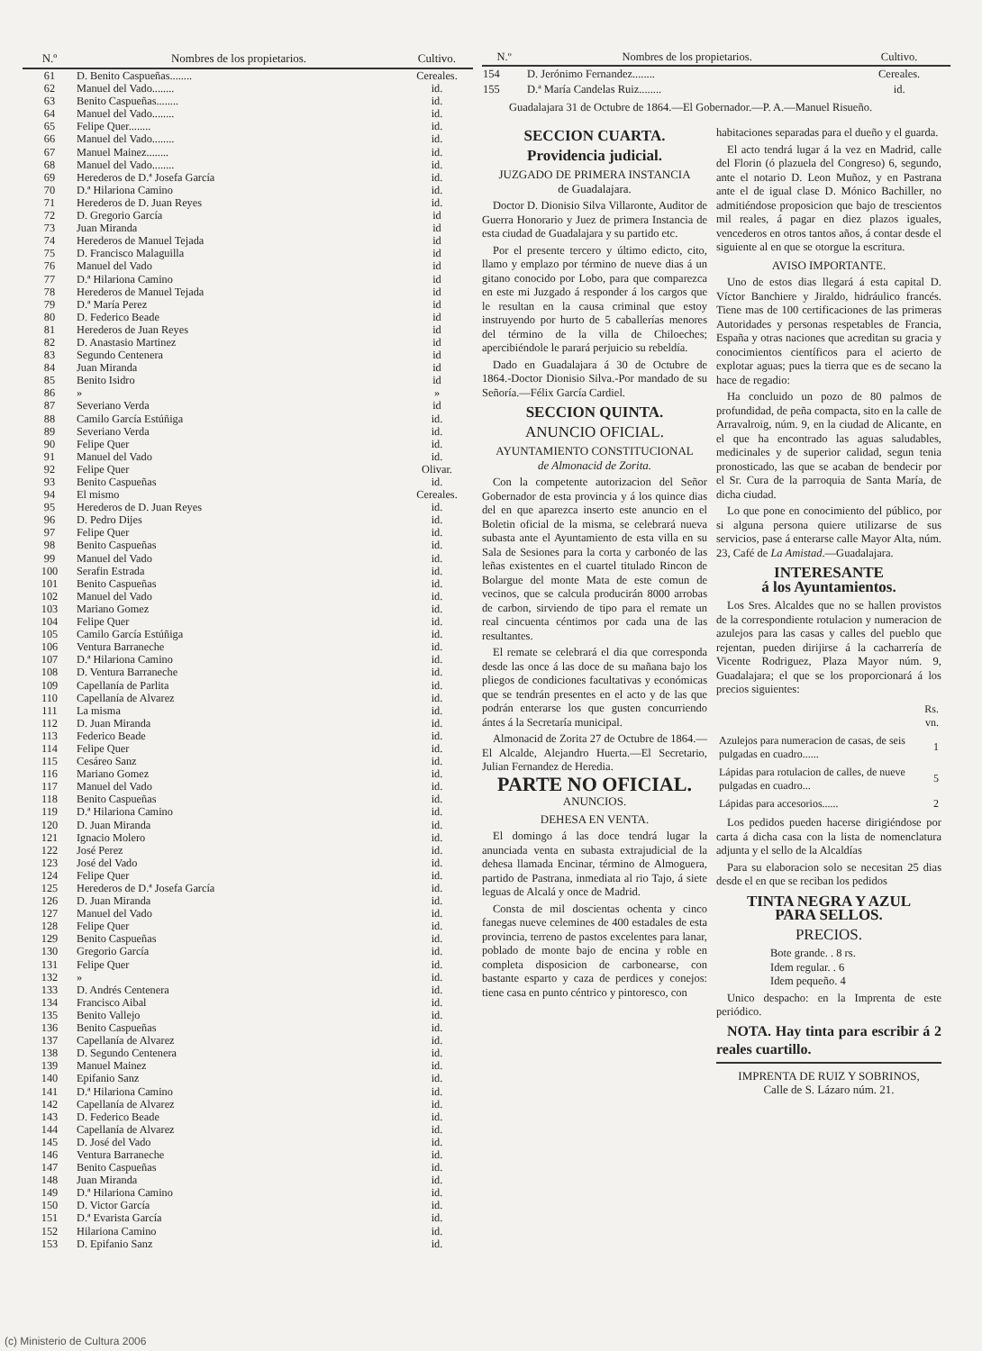| N.º | Nombres de los propietarios. | Cultivo. |
| --- | --- | --- |
| 61 | D. Benito Caspueñas........ | Cereales. |
| 62 | Manuel del Vado........ | id. |
| 63 | Benito Caspueñas........ | id. |
| 64 | Manuel del Vado........ | id. |
| 65 | Felipe Quer........ | id. |
| 66 | Manuel del Vado........ | id. |
| 67 | Manuel Mainez........ | id. |
| 68 | Manuel del Vado........ | id. |
| 69 | Herederos de D.ª Josefa García | id. |
| 70 | D.ª Hilariona Camino | id. |
| 71 | Herederos de D. Juan Reyes | id. |
| 72 | D. Gregorio García | id |
| 73 | Juan Miranda | id |
| 74 | Herederos de Manuel Tejada | id |
| 75 | D. Francisco Malaguilla | id |
| 76 | Manuel del Vado | id |
| 77 | D.ª Hilariona Camino | id |
| 78 | Herederos de Manuel Tejada | id |
| 79 | D.ª María Perez | id |
| 80 | D. Federico Beade | id |
| 81 | Herederos de Juan Reyes | id |
| 82 | D. Anastasio Martinez | id |
| 83 | Segundo Centenera | id |
| 84 | Juan Miranda | id |
| 85 | Benito Isidro | id |
| 86 | » | » |
| 87 | Severiano Verda | id |
| 88 | Camilo García Estúñiga | id. |
| 89 | Severiano Verda | id. |
| 90 | Felipe Quer | id. |
| 91 | Manuel del Vado | id. |
| 92 | Felipe Quer | Olivar. |
| 93 | Benito Caspueñas | id. |
| 94 | El mismo | Cereales. |
| 95 | Herederos de D. Juan Reyes | id. |
| 96 | D. Pedro Dijes | id. |
| 97 | Felipe Quer | id. |
| 98 | Benito Caspueñas | id. |
| 99 | Manuel del Vado | id. |
| 100 | Serafin Estrada | id. |
| 101 | Benito Caspueñas | id. |
| 102 | Manuel del Vado | id. |
| 103 | Mariano Gomez | id. |
| 104 | Felipe Quer | id. |
| 105 | Camilo García Estúñiga | id. |
| 106 | Ventura Barraneche | id. |
| 107 | D.ª Hilariona Camino | id. |
| 108 | D. Ventura Barraneche | id. |
| 109 | Capellanía de Parlita | id. |
| 110 | Capellanía de Alvarez | id. |
| 111 | La misma | id. |
| 112 | D. Juan Miranda | id. |
| 113 | Federico Beade | id. |
| 114 | Felipe Quer | id. |
| 115 | Cesáreo Sanz | id. |
| 116 | Mariano Gomez | id. |
| 117 | Manuel del Vado | id. |
| 118 | Benito Caspueñas | id. |
| 119 | D.ª Hilariona Camino | id. |
| 120 | D. Juan Miranda | id. |
| 121 | Ignacio Molero | id. |
| 122 | José Perez | id. |
| 123 | José del Vado | id. |
| 124 | Felipe Quer | id. |
| 125 | Herederos de D.ª Josefa García | id. |
| 126 | D. Juan Miranda | id. |
| 127 | Manuel del Vado | id. |
| 128 | Felipe Quer | id. |
| 129 | Benito Caspueñas | id. |
| 130 | Gregorio García | id. |
| 131 | Felipe Quer | id. |
| 132 | » | id. |
| 133 | D. Andrés Centenera | id. |
| 134 | Francisco Aibal | id. |
| 135 | Benito Vallejo | id. |
| 136 | Benito Caspueñas | id. |
| 137 | Capellanía de Alvarez | id. |
| 138 | D. Segundo Centenera | id. |
| 139 | Manuel Mainez | id. |
| 140 | Epifanio Sanz | id. |
| 141 | D.ª Hilariona Camino | id. |
| 142 | Capellanía de Alvarez | id. |
| 143 | D. Federico Beade | id. |
| 144 | Capellanía de Alvarez | id. |
| 145 | D. José del Vado | id. |
| 146 | Ventura Barraneche | id. |
| 147 | Benito Caspueñas | id. |
| 148 | Juan Miranda | id. |
| 149 | D.ª Hilariona Camino | id. |
| 150 | D. Victor García | id. |
| 151 | D.ª Evarista García | id. |
| 152 | Hilariona Camino | id. |
| 153 | D. Epifanio Sanz | id. |
| N.º | Nombres de los propietarios. | Cultivo. |
| --- | --- | --- |
| 154 | D. Jerónimo Fernandez........ | Cereales. |
| 155 | D.ª María Candelas Ruiz........ | id. |
Guadalajara 31 de Octubre de 1864.—El Gobernador.—P. A.—Manuel Risueño.
SECCION CUARTA.
Providencia judicial.
JUZGADO DE PRIMERA INSTANCIA
de Guadalajara.
Doctor D. Dionisio Silva Villaronte, Auditor de Guerra Honorario y Juez de primera Instancia de esta ciudad de Guadalajara y su partido etc.
Por el presente tercero y último edicto, cito, llamo y emplazo por término de nueve dias á un gitano conocido por Lobo, para que comparezca en este mi Juzgado á responder á los cargos que le resultan en la causa criminal que estoy instruyendo por hurto de 5 caballerías menores del término de la villa de Chiloeches; apercibiéndole le parará perjuicio su rebeldía.
Dado en Guadalajara á 30 de Octubre de 1864.-Doctor Dionisio Silva.-Por mandado de su Señoría.—Félix García Cardiel.
SECCION QUINTA.
ANUNCIO OFICIAL.
AYUNTAMIENTO CONSTITUCIONAL
de Almonacid de Zorita.
Con la competente autorizacion del Señor Gobernador de esta provincia y á los quince dias del en que aparezca inserto este anuncio en el Boletin oficial de la misma, se celebrará nueva subasta ante el Ayuntamiento de esta villa en su Sala de Sesiones para la corta y carbonéo de las leñas existentes en el cuartel titulado Rincon de Bolargue del monte Mata de este comun de vecinos, que se calcula producirán 8000 arrobas de carbon, sirviendo de tipo para el remate un real cincuenta céntimos por cada una de las resultantes.
El remate se celebrará el dia que corresponda desde las once á las doce de su mañana bajo los pliegos de condiciones facultativas y económicas que se tendrán presentes en el acto y de las que podrán enterarse los que gusten concurriendo ántes á la Secretaría municipal.
Almonacid de Zorita 27 de Octubre de 1864.—El Alcalde, Alejandro Huerta.—El Secretario, Julian Fernandez de Heredia.
PARTE NO OFICIAL.
ANUNCIOS.
DEHESA EN VENTA.
El domingo á las doce tendrá lugar la anunciada venta en subasta extrajudicial de la dehesa llamada Encinar, término de Almoguera, partido de Pastrana, inmediata al rio Tajo, á siete leguas de Alcalá y once de Madrid.
Consta de mil doscientas ochenta y cinco fanegas nueve celemines de 400 estadales de esta provincia, terreno de pastos excelentes para lanar, poblado de monte bajo de encina y roble en completa disposicion de carbonearse, con bastante esparto y caza de perdices y conejos: tiene casa en punto céntrico y pintoresco, con
habitaciones separadas para el dueño y el guarda.
El acto tendrá lugar á la vez en Madrid, calle del Florin (ó plazuela del Congreso) 6, segundo, ante el notario D. Leon Muñoz, y en Pastrana ante el de igual clase D. Mónico Bachiller, no admitiéndose proposicion que bajo de trescientos mil reales, á pagar en diez plazos iguales, vencederos en otros tantos años, á contar desde el siguiente al en que se otorgue la escritura.
AVISO IMPORTANTE.
Uno de estos dias llegará á esta capital D. Víctor Banchiere y Jiraldo, hidráulico francés. Tiene mas de 100 certificaciones de las primeras Autoridades y personas respetables de Francia, España y otras naciones que acreditan su gracia y conocimientos científicos para el acierto de explotar aguas; pues la tierra que es de secano la hace de regadio:
Ha concluido un pozo de 80 palmos de profundidad, de peña compacta, sito en la calle de Arravalroig, núm. 9, en la ciudad de Alicante, en el que ha encontrado las aguas saludables, medicinales y de superior calidad, segun tenia pronosticado, las que se acaban de bendecir por el Sr. Cura de la parroquia de Santa María, de dicha ciudad.
Lo que pone en conocimiento del público, por si alguna persona quiere utilizarse de sus servicios, pase á enterarse calle Mayor Alta, núm. 23, Café de La Amistad.—Guadalajara.
INTERESANTE
á los Ayuntamientos.
Los Sres. Alcaldes que no se hallen provistos de la correspondiente rotulacion y numeracion de azulejos para las casas y calles del pueblo que rejentan, pueden dirijirse á la cacharrería de Vicente Rodriguez, Plaza Mayor núm. 9, Guadalajara; el que se los proporcionará á los precios siguientes:
| | Rs. vn. |
| Azulejos para numeracion de casas, de seis pulgadas en cuadro...... | 1 |
| Lápidas para rotulacion de calles, de nueve pulgadas en cuadro... | 5 |
| Lápidas para accesorios...... | 2 |
Los pedidos pueden hacerse dirigiéndose por carta á dicha casa con la lista de nomenclatura adjunta y el sello de la Alcaldías
Para su elaboracion solo se necesitan 25 dias desde el en que se reciban los pedidos
TINTA NEGRA Y AZUL
PARA SELLOS.
PRECIOS.
Bote grande. . 8 rs.
Idem regular. . 6
Idem pequeño. 4
Unico despacho: en la Imprenta de este periódico.
NOTA. Hay tinta para escribir á 2 reales cuartillo.
IMPRENTA DE RUIZ Y SOBRINOS,
Calle de S. Lázaro núm. 21.
(c) Ministerio de Cultura 2006